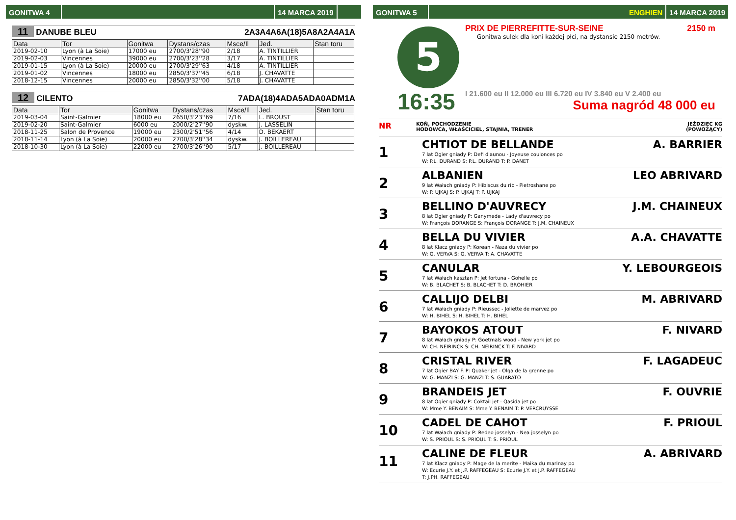GONITWA 4 14 MARCA 2019
11 DANUBE BLEU 2A3A4A6A(18)5A8A2A4A1A
| Data | Tor | Gonitwa | Dystans/czas | Msce/Il | Jed. | Stan toru |
| --- | --- | --- | --- | --- | --- | --- |
| 2019-02-10 | Lyon (à La Soie) | 17000 eu | 2700/3'28''90 | 2/18 | A. TINTILLIER | |
| 2019-02-03 | Vincennes | 39000 eu | 2700/3'23''28 | 3/17 | A. TINTILLIER | |
| 2019-01-15 | Lyon (à La Soie) | 20000 eu | 2700/3'29''63 | 4/18 | A. TINTILLIER | |
| 2019-01-02 | Vincennes | 18000 eu | 2850/3'37''45 | 6/18 | J. CHAVATTE | |
| 2018-12-15 | Vincennes | 20000 eu | 2850/3'32''00 | 5/18 | J. CHAVATTE | |
12 CILENTO 7ADA(18)4ADA5ADA0ADM1A
| Data | Tor | Gonitwa | Dystans/czas | Msce/Il | Jed. | Stan toru |
| --- | --- | --- | --- | --- | --- | --- |
| 2019-03-04 | Saint-Galmier | 18000 eu | 2650/3'23''69 | 7/16 | L. BROUST | |
| 2019-02-20 | Saint-Galmier | 6000 eu | 2000/2'27''90 | dyskw. | J. LASSELIN | |
| 2018-11-25 | Salon de Provence | 19000 eu | 2300/2'51''56 | 4/14 | D. BEKAERT | |
| 2018-11-14 | Lyon (à La Soie) | 20000 eu | 2700/3'28''34 | dyskw. | J. BOILLEREAU | |
| 2018-10-30 | Lyon (à La Soie) | 22000 eu | 2700/3'26''90 | 5/17 | J. BOILLEREAU | |
GONITWA 5 ENGHIEN 14 MARCA 2019
5
16:35
PRIX DE PIERREFITTE-SUR-SEINE 2150 m
Gonitwa sulek dla koni każdej płci, na dystansie 2150 metrów.
I 21.600 eu II 12.000 eu III 6.720 eu IV 3.840 eu V 2.400 eu
Suma nagród 48 000 eu
NR
KOŃ, POCHODZENIE
HODOWCA, WŁAŚCICIEL, STAJNIA, TRENER
JEŹDZIEC KG
(POWOŻĄCY)
1
CHTIOT DE BELLANDE
7 lat Ogier gniady P: Defi d'aunou - Joyeuse coulonces po
W: P.L. DURAND S: P.L. DURAND T: P. DANET
A. BARRIER
2
ALBANIEN
9 lat Wałach gniady P: Hibiscus du rib - Pietroshane po
W: P. UJKAJ S: P. UJKAJ T: P. UJKAJ
LEO ABRIVARD
3
BELLINO D'AUVRECY
8 lat Ogier gniady P: Ganymede - Lady d'auvrecy po
W: François DORANGE S: François DORANGE T: J.M. CHAINEUX
J.M. CHAINEUX
4
BELLA DU VIVIER
8 lat Klacz gniady P: Korean - Naza du vivier po
W: G. VERVA S: G. VERVA T: A. CHAVATTE
A.A. CHAVATTE
5
CANULAR
7 lat Wałach kasztan P: Jet fortuna - Gohelle po
W: B. BLACHET S: B. BLACHET T: D. BROHIER
Y. LEBOURGEOIS
6
CALLIJO DELBI
7 lat Wałach gniady P: Rieussec - Joliette de marvez po
W: H. BIHEL S: H. BIHEL T: H. BIHEL
M. ABRIVARD
7
BAYOKOS ATOUT
8 lat Wałach gniady P: Goetmals wood - New york jet po
W: CH. NEIRINCK S: CH. NEIRINCK T: F. NIVARD
F. NIVARD
8
CRISTAL RIVER
7 lat Ogier BAY F. P: Quaker jet - Olga de la grenne po
W: G. MANZI S: G. MANZI T: S. GUARATO
F. LAGADEUC
9
BRANDEIS JET
8 lat Ogier gniady P: Coktail jet - Qasida jet po
W: Mme Y. BENAIM S: Mme Y. BENAIM T: P. VERCRUYSSE
F. OUVRIE
10
CADEL DE CAHOT
7 lat Wałach gniady P: Redeo josselyn - Nea josselyn po
W: S. PRIOUL S: S. PRIOUL T: S. PRIOUL
F. PRIOUL
11
CALINE DE FLEUR
7 lat Klacz gniady P: Mage de la merite - Maika du marinay po
W: Ecurie J.Y. et J.P. RAFFEGEAU S: Ecurie J.Y. et J.P. RAFFEGEAU
T: J.PH. RAFFEGEAU
A. ABRIVARD